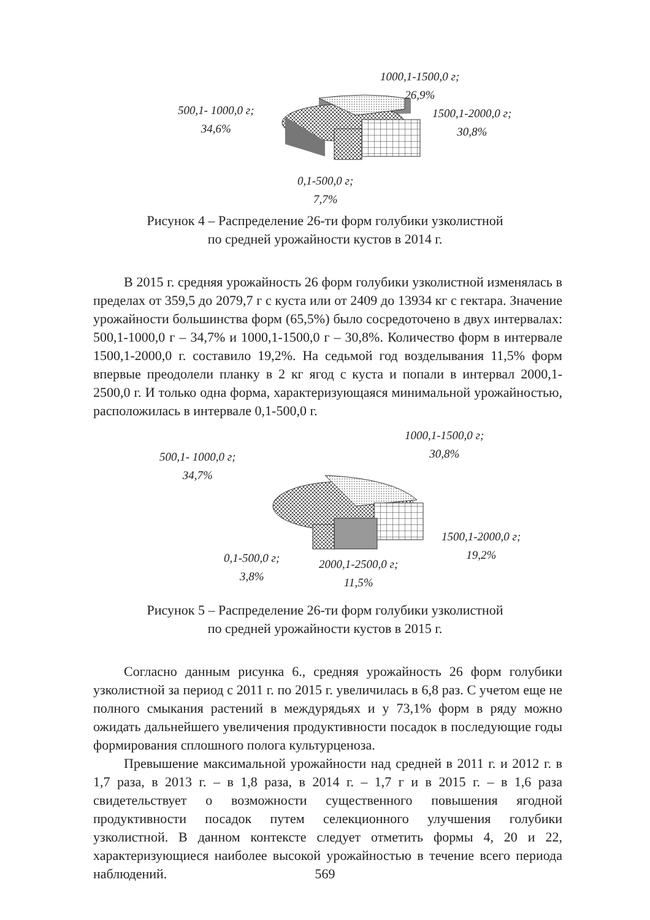1000,1-1500,0 г;
26,9%
500,1- 1000,0 г;
34,6%
1500,1-2000,0 г;
30,8%
0,1-500,0 г;
7,7%
Рисунок 4 – Распределение 26-ти форм голубики узколистной
по средней урожайности кустов в 2014 г.
В 2015 г. средняя урожайность 26 форм голубики узколистной изменялась в пределах от 359,5 до 2079,7 г с куста или от 2409 до 13934 кг с гектара. Значение урожайности большинства форм (65,5%) было сосредоточено в двух интервалах: 500,1-1000,0 г – 34,7% и 1000,1-1500,0 г – 30,8%. Количество форм в интервале 1500,1-2000,0 г. составило 19,2%. На седьмой год возделывания 11,5% форм впервые преодолели планку в 2 кг ягод с куста и попали в интервал 2000,1-2500,0 г. И только одна форма, характеризующаяся минимальной урожайностью, расположилась в интервале 0,1-500,0 г.
1000,1-1500,0 г;
30,8%
500,1- 1000,0 г;
34,7%
1500,1-2000,0 г;
19,2%
0,1-500,0 г;
3,8%
2000,1-2500,0 г;
11,5%
Рисунок 5 – Распределение 26-ти форм голубики узколистной
по средней урожайности кустов в 2015 г.
Согласно данным рисунка 6., средняя урожайность 26 форм голубики узколистной за период с 2011 г. по 2015 г. увеличилась в 6,8 раз. С учетом еще не полного смыкания растений в междурядьях и у 73,1% форм в ряду можно ожидать дальнейшего увеличения продуктивности посадок в последующие годы формирования сплошного полога культурценоза.
Превышение максимальной урожайности над средней в 2011 г. и 2012 г. в 1,7 раза, в 2013 г. – в 1,8 раза, в 2014 г. – 1,7 г и в 2015 г. – в 1,6 раза свидетельствует о возможности существенного повышения ягодной продуктивности посадок путем селекционного улучшения голубики узколистной. В данном контексте следует отметить формы 4, 20 и 22, характеризующиеся наиболее высокой урожайностью в течение всего периода наблюдений.
569